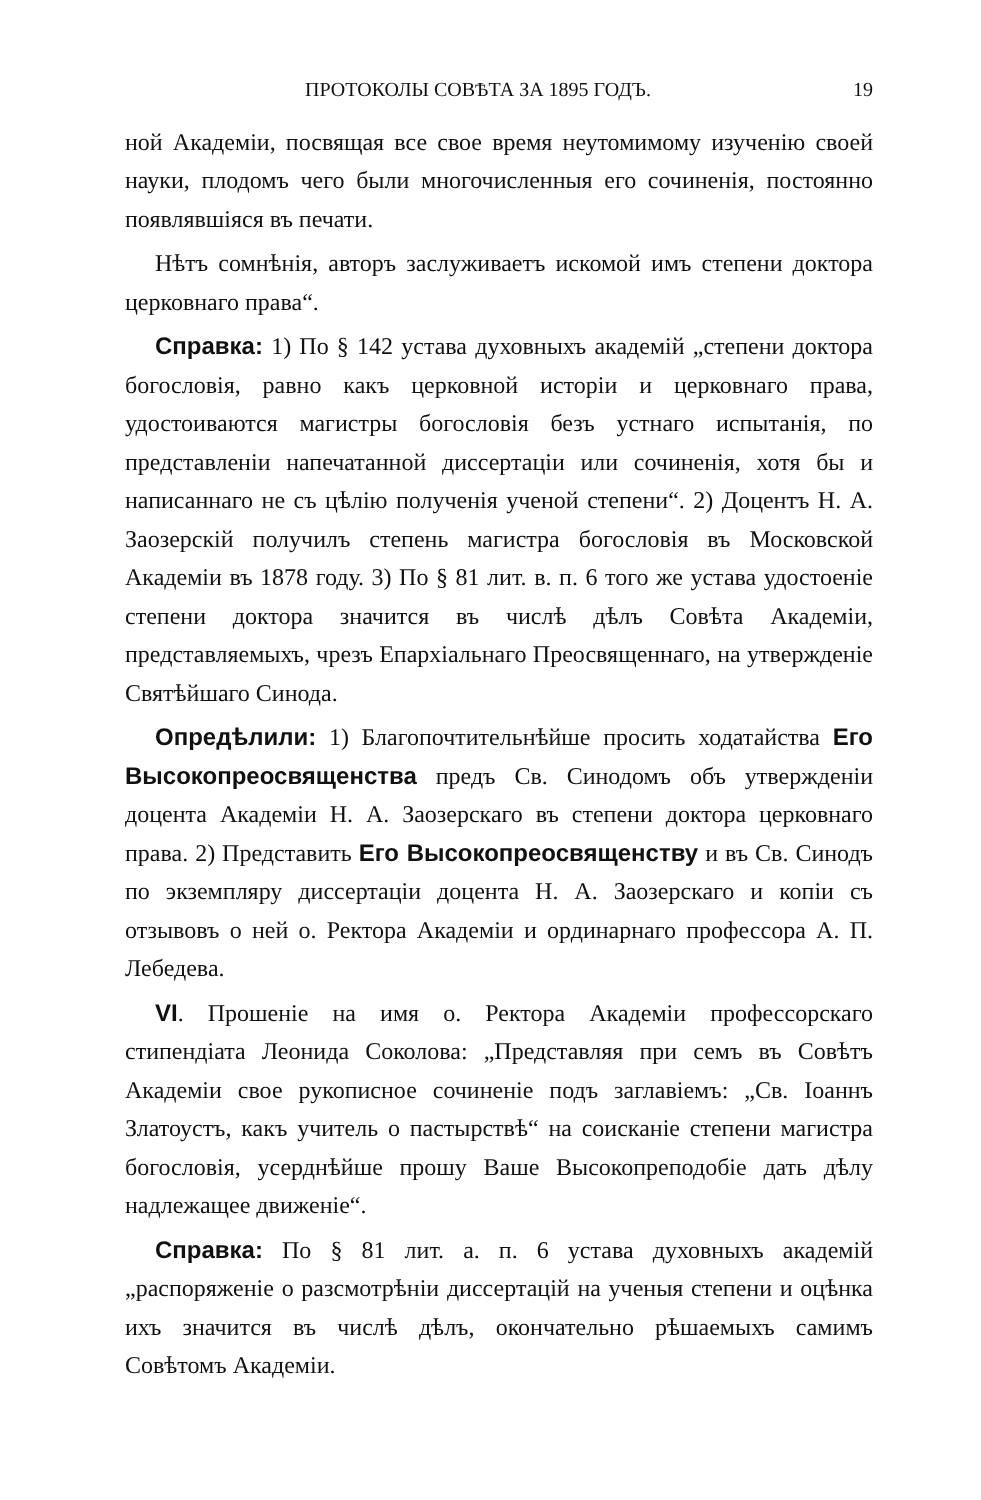ПРОТОКОЛЫ СОВѢТА ЗА 1895 ГОДЪ. 19
ной Академіи, посвящая все свое время неутомимому изученію своей науки, плодомъ чего были многочисленныя его сочиненія, постоянно появлявшіяся въ печати.
Нѣтъ сомнѣнія, авторъ заслуживаетъ искомой имъ степени доктора церковнаго права“.
Справка: 1) По § 142 устава духовныхъ академій „степени доктора богословія, равно какъ церковной исторіи и церковнаго права, удостоиваются магистры богословія безъ устнаго испытанія, по представленіи напечатанной диссертаціи или сочиненія, хотя бы и написаннаго не съ цѣлію полученія ученой степени“. 2) Доцентъ Н. А. Заозерскій получилъ степень магистра богословія въ Московской Академіи въ 1878 году. 3) По § 81 лит. в. п. 6 того же устава удостоеніе степени доктора значится въ числѣ дѣлъ Совѣта Академіи, представляемыхъ, чрезъ Епархіальнаго Преосвященнаго, на утвержденіе Святѣйшаго Синода.
Опредѣлили: 1) Благопочтительнѣйше просить ходатайства Его Высокопреосвященства предъ Св. Синодомъ объ утвержденіи доцента Академіи Н. А. Заозерскаго въ степени доктора церковнаго права. 2) Представить Его Высокопреосвященству и въ Св. Синодъ по экземпляру диссертаціи доцента Н. А. Заозерскаго и копіи съ отзывовъ о ней о. Ректора Академіи и ординарнаго профессора А. П. Лебедева.
VI. Прошеніе на имя о. Ректора Академіи профессорскаго стипендіата Леонида Соколова: „Представляя при семъ въ Совѣтъ Академіи свое рукописное сочиненіе подъ заглавіемъ: „Св. Іоаннъ Златоустъ, какъ учитель о пастырствѣ“ на соисканіе степени магистра богословія, усерднѣйше прошу Ваше Высокопреподобіе дать дѣлу надлежащее движеніе“.
Справка: По § 81 лит. а. п. 6 устава духовныхъ академій „распоряженіе о разсмотрѣніи диссертацій на ученыя степени и оцѣнка ихъ значится въ числѣ дѣлъ, окончательно рѣшаемыхъ самимъ Совѣтомъ Академіи.